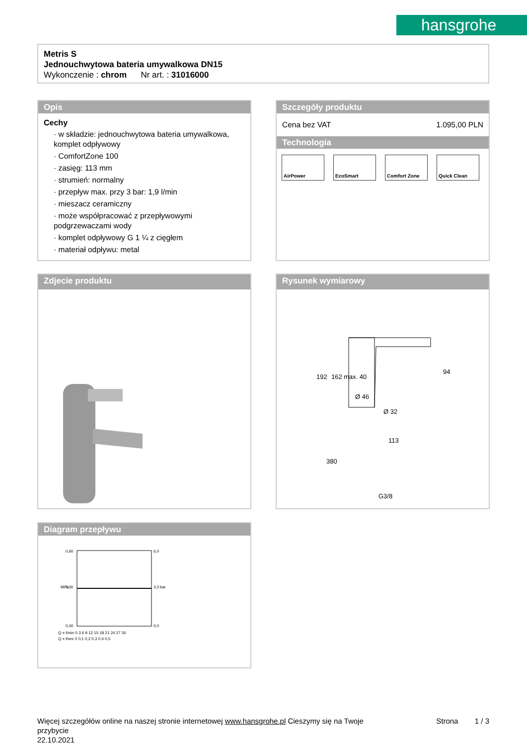hansgrohe
Metris S
Jednouchwytowa bateria umywalkowa DN15
Wykonczenie : chrom Nr art. : 31016000
Opis
Cechy
· w składzie: jednouchwytowa bateria umywalkowa, komplet odpływowy
· ComfortZone 100
· zasięg: 113 mm
· strumień: normalny
· przepływ max. przy 3 bar: 1,9 l/min
· mieszacz ceramiczny
· może współpracować z przepływowymi podgrzewaczami wody
· komplet odpływowy G 1 ¼ z cięgłem
· materiał odpływu: metal
Szczegóły produktu
Cena bez VAT 1.095,00 PLN
Technologia
AirPower EcoSmart Comfort Zone Quick Clean
Zdjecie produktu
Rysunek wymiarowy
192
162
max. 40
Ø 46
Ø 32
94
113
380
G3/8
Diagram przepływu
0,60
0,30
0,00
6,0
3,0
0,0
Q = l/min 0 3 6 9 12 15 18 21 24 27 30
Q = l/sec 0 0,1 0,2 0,3 0,4 0,5
MPa
bar
Więcej szczegółów online na naszej stronie internetowej www.hansgrohe.pl Cieszymy się na Twoje Strona 1 / 3
przybycie
22.10.2021